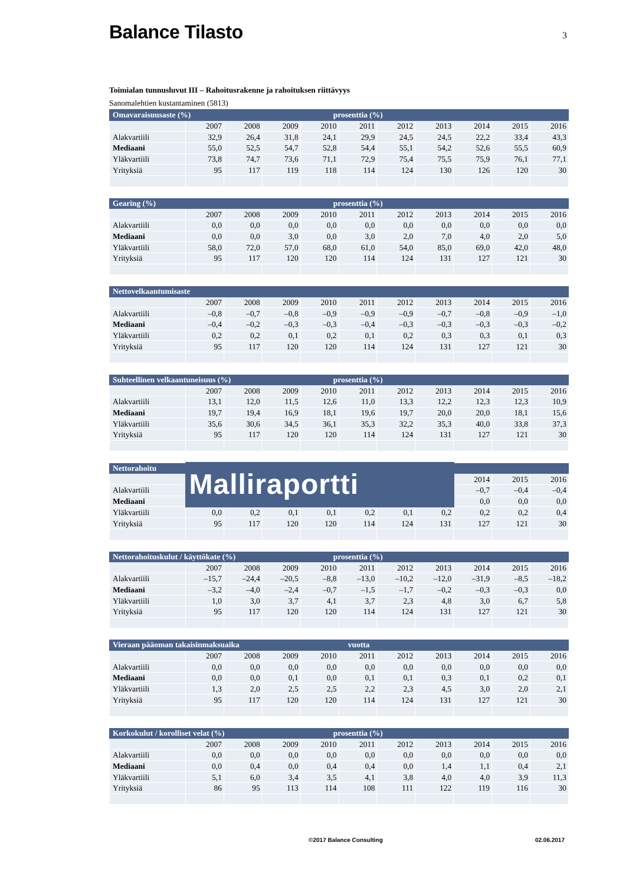Balance Tilasto
3
Toimialan tunnusluvut III – Rahoitusrakenne ja rahoituksen riittävyys
Sanomalehtien kustantaminen (5813)
| Omavaraisuusaste (%) | | | | prosenttia (%) | | | | | | |
| | 2007 | 2008 | 2009 | 2010 | 2011 | 2012 | 2013 | 2014 | 2015 | 2016 |
| Alakvartiili | 32,9 | 26,4 | 31,8 | 24,1 | 29,9 | 24,5 | 24,5 | 22,2 | 33,4 | 43,3 |
| Mediaani | 55,0 | 52,5 | 54,7 | 52,8 | 54,4 | 55,1 | 54,2 | 52,6 | 55,5 | 60,9 |
| Yläkvartiili | 73,8 | 74,7 | 73,6 | 71,1 | 72,9 | 75,4 | 75,5 | 75,9 | 76,1 | 77,1 |
| Yrityksiä | 95 | 117 | 119 | 118 | 114 | 124 | 130 | 126 | 120 | 30 |
| Gearing (%) | | | | prosenttia (%) | | | | | | |
| | 2007 | 2008 | 2009 | 2010 | 2011 | 2012 | 2013 | 2014 | 2015 | 2016 |
| Alakvartiili | 0,0 | 0,0 | 0,0 | 0,0 | 0,0 | 0,0 | 0,0 | 0,0 | 0,0 | 0,0 |
| Mediaani | 0,0 | 0,0 | 3,0 | 0,0 | 3,0 | 2,0 | 7,0 | 4,0 | 2,0 | 5,0 |
| Yläkvartiili | 58,0 | 72,0 | 57,0 | 68,0 | 61,0 | 54,0 | 85,0 | 69,0 | 42,0 | 48,0 |
| Yrityksiä | 95 | 117 | 120 | 120 | 114 | 124 | 131 | 127 | 121 | 30 |
| Nettovelkaantumisaste | | | | | | | | | | |
| | 2007 | 2008 | 2009 | 2010 | 2011 | 2012 | 2013 | 2014 | 2015 | 2016 |
| Alakvartiili | –0,8 | –0,7 | –0,8 | –0,9 | –0,9 | –0,9 | –0,7 | –0,8 | –0,9 | –1,0 |
| Mediaani | –0,4 | –0,2 | –0,3 | –0,3 | –0,4 | –0,3 | –0,3 | –0,3 | –0,3 | –0,2 |
| Yläkvartiili | 0,2 | 0,2 | 0,1 | 0,2 | 0,1 | 0,2 | 0,3 | 0,3 | 0,1 | 0,3 |
| Yrityksiä | 95 | 117 | 120 | 120 | 114 | 124 | 131 | 127 | 121 | 30 |
| Suhteellinen velkaantuneisuus (%) | | | | prosenttia (%) | | | | | | |
| | 2007 | 2008 | 2009 | 2010 | 2011 | 2012 | 2013 | 2014 | 2015 | 2016 |
| Alakvartiili | 13,1 | 12,0 | 11,5 | 12,6 | 11,0 | 13,3 | 12,2 | 12,3 | 12,3 | 10,9 |
| Mediaani | 19,7 | 19,4 | 16,9 | 18,1 | 19,6 | 19,7 | 20,0 | 20,0 | 18,1 | 15,6 |
| Yläkvartiili | 35,6 | 30,6 | 34,5 | 36,1 | 35,3 | 32,2 | 35,3 | 40,0 | 33,8 | 37,3 |
| Yrityksiä | 95 | 117 | 120 | 120 | 114 | 124 | 131 | 127 | 121 | 30 |
| Nettorahoitu | Malliraportti | | | | | | | | | |
| | | | | | | | | 2014 | 2015 | 2016 |
| Alakvartiili | | | | | | | | –0,7 | –0,4 | –0,4 |
| Mediaani | | | | | | | | 0,0 | 0,0 | 0,0 |
| Yläkvartiili | 0,0 | 0,2 | 0,1 | 0,1 | 0,2 | 0,1 | 0,2 | 0,2 | 0,2 | 0,4 |
| Yrityksiä | 95 | 117 | 120 | 120 | 114 | 124 | 131 | 127 | 121 | 30 |
| Nettorahoituskulut / käyttökate (%) | | | | prosenttia (%) | | | | | | |
| | 2007 | 2008 | 2009 | 2010 | 2011 | 2012 | 2013 | 2014 | 2015 | 2016 |
| Alakvartiili | –15,7 | –24,4 | –20,5 | –8,8 | –13,0 | –10,2 | –12,0 | –31,9 | –8,5 | –18,2 |
| Mediaani | –3,2 | –4,0 | –2,4 | –0,7 | –1,5 | –1,7 | –0,2 | –0,3 | –0,3 | 0,0 |
| Yläkvartiili | 1,0 | 3,0 | 3,7 | 4,1 | 3,7 | 2,3 | 4,8 | 3,0 | 6,7 | 5,8 |
| Yrityksiä | 95 | 117 | 120 | 120 | 114 | 124 | 131 | 127 | 121 | 30 |
| Vieraan pääoman takaisinmaksuaika | | | | vuotta | | | | | | |
| | 2007 | 2008 | 2009 | 2010 | 2011 | 2012 | 2013 | 2014 | 2015 | 2016 |
| Alakvartiili | 0,0 | 0,0 | 0,0 | 0,0 | 0,0 | 0,0 | 0,0 | 0,0 | 0,0 | 0,0 |
| Mediaani | 0,0 | 0,0 | 0,1 | 0,0 | 0,1 | 0,1 | 0,3 | 0,1 | 0,2 | 0,1 |
| Yläkvartiili | 1,3 | 2,0 | 2,5 | 2,5 | 2,2 | 2,3 | 4,5 | 3,0 | 2,0 | 2,1 |
| Yrityksiä | 95 | 117 | 120 | 120 | 114 | 124 | 131 | 127 | 121 | 30 |
| Korkokulut / korolliset velat (%) | | | | prosenttia (%) | | | | | | |
| | 2007 | 2008 | 2009 | 2010 | 2011 | 2012 | 2013 | 2014 | 2015 | 2016 |
| Alakvartiili | 0,0 | 0,0 | 0,0 | 0,0 | 0,0 | 0,0 | 0,0 | 0,0 | 0,0 | 0,0 |
| Mediaani | 0,0 | 0,4 | 0,0 | 0,4 | 0,4 | 0,0 | 1,4 | 1,1 | 0,4 | 2,1 |
| Yläkvartiili | 5,1 | 6,0 | 3,4 | 3,5 | 4,1 | 3,8 | 4,0 | 4,0 | 3,9 | 11,3 |
| Yrityksiä | 86 | 95 | 113 | 114 | 108 | 111 | 122 | 119 | 116 | 30 |
©2017 Balance Consulting 02.06.2017